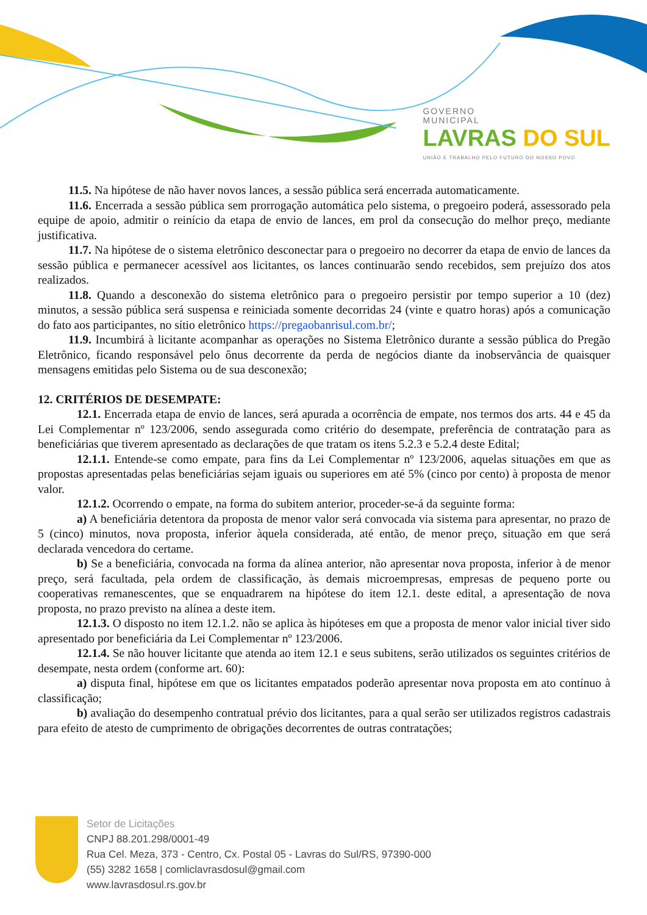GOVERNO
MUNICIPAL
LAVRAS DO SUL
UNIÃO E TRABALHO PELO FUTURO DO NOSSO POVO
11.5. Na hipótese de não haver novos lances, a sessão pública será encerrada automaticamente.
11.6. Encerrada a sessão pública sem prorrogação automática pelo sistema, o pregoeiro poderá, assessorado pela equipe de apoio, admitir o reinício da etapa de envio de lances, em prol da consecução do melhor preço, mediante justificativa.
11.7. Na hipótese de o sistema eletrônico desconectar para o pregoeiro no decorrer da etapa de envio de lances da sessão pública e permanecer acessível aos licitantes, os lances continuarão sendo recebidos, sem prejuízo dos atos realizados.
11.8. Quando a desconexão do sistema eletrônico para o pregoeiro persistir por tempo superior a 10 (dez) minutos, a sessão pública será suspensa e reiniciada somente decorridas 24 (vinte e quatro horas) após a comunicação do fato aos participantes, no sítio eletrônico https://pregaobanrisul.com.br/;
11.9. Incumbirá à licitante acompanhar as operações no Sistema Eletrônico durante a sessão pública do Pregão Eletrônico, ficando responsável pelo ônus decorrente da perda de negócios diante da inobservância de quaisquer mensagens emitidas pelo Sistema ou de sua desconexão;
12. CRITÉRIOS DE DESEMPATE:
12.1. Encerrada etapa de envio de lances, será apurada a ocorrência de empate, nos termos dos arts. 44 e 45 da Lei Complementar nº 123/2006, sendo assegurada como critério do desempate, preferência de contratação para as beneficiárias que tiverem apresentado as declarações de que tratam os itens 5.2.3 e 5.2.4 deste Edital;
12.1.1. Entende-se como empate, para fins da Lei Complementar nº 123/2006, aquelas situações em que as propostas apresentadas pelas beneficiárias sejam iguais ou superiores em até 5% (cinco por cento) à proposta de menor valor.
12.1.2. Ocorrendo o empate, na forma do subitem anterior, proceder-se-á da seguinte forma:
a) A beneficiária detentora da proposta de menor valor será convocada via sistema para apresentar, no prazo de 5 (cinco) minutos, nova proposta, inferior àquela considerada, até então, de menor preço, situação em que será declarada vencedora do certame.
b) Se a beneficiária, convocada na forma da alínea anterior, não apresentar nova proposta, inferior à de menor preço, será facultada, pela ordem de classificação, às demais microempresas, empresas de pequeno porte ou cooperativas remanescentes, que se enquadrarem na hipótese do item 12.1. deste edital, a apresentação de nova proposta, no prazo previsto na alínea a deste item.
12.1.3. O disposto no item 12.1.2. não se aplica às hipóteses em que a proposta de menor valor inicial tiver sido apresentado por beneficiária da Lei Complementar nº 123/2006.
12.1.4. Se não houver licitante que atenda ao item 12.1 e seus subitens, serão utilizados os seguintes critérios de desempate, nesta ordem (conforme art. 60):
a) disputa final, hipótese em que os licitantes empatados poderão apresentar nova proposta em ato contínuo à classificação;
b) avaliação do desempenho contratual prévio dos licitantes, para a qual serão ser utilizados registros cadastrais para efeito de atesto de cumprimento de obrigações decorrentes de outras contratações;
Setor de Licitações
CNPJ 88.201.298/0001-49
Rua Cel. Meza, 373 - Centro, Cx. Postal 05 - Lavras do Sul/RS, 97390-000
(55) 3282 1658 | comliclavrasdosul@gmail.com
www.lavrasdosul.rs.gov.br